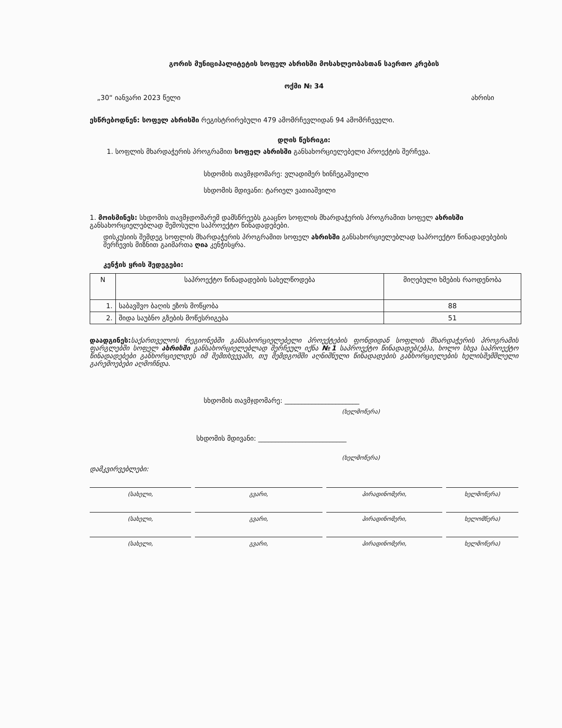გორის მუნიციპალიტეტის სოფელ ახრისში მოსახლეობასთან საერთო კრების
ოქმი № 34
„30“ იანვარი 2023 წელი ახრისი
ესწრებოდნენ: სოფელ ახრისში რეგისტრირებული 479 ამომრჩევლიდან 94 ამომრჩეველი.
დღის წესრიგი:
1. სოფლის მხარდაჭერის პროგრამით სოფელ ახრისში განსახორციელებელი პროექტის შერჩევა.
სხდომის თავმჯდომარე: ვლადიმერ ხინჩეგაშვილი
სხდომის მდივანი: ტარიელ ვათიაშვილი
1. მოისმინეს: სხდომის თავმჯდომარემ დამსწრეებს გააცნო სოფლის მხარდაჭერის პროგრამით სოფელ ახრისში განსახორციელებლად შემოსული საპროექტო წინადადებები.
დისკუსიის შემდეგ სოფლის მხარდაჭერის პროგრამით სოფელ ახრისში განსახორციელებლად საპროექტო წინადადებების შერჩევის მიზნით გაიმართა ღია კენჭისყრა.
კენჭის ყრის შედეგები:
| N | საპროექტო წინადადების სახელწოდება | მიღებული ხმების რაოდენობა |
| --- | --- | --- |
| 1. | საბავშვო ბაღის ეზოს მოწყობა | 88 |
| 2. | შიდა საუბნო გზების მოწესრიგება | 51 |
დაადგინეს: საქართველოს რეგიონებში განსახორციელებელი პროექტების ფონდიდან სოფლის მხარდაჭერის პროგრამის ფარგლებში სოფელ ახრისში განსახორციელებლად შერჩეულ იქნა №1 საპროექტო წინადადებ(ებ)ა, ხოლო სხვა საპროექტო წინადადებები განხორციელდეს იმ შემთხვევაში, თუ შემდგომში აღნიშნული წინადადების განხორციელების ხელისშემშლელი გარემოებები აღმოჩნდა.
სხდომის თავმჯდომარე: ______________________
(ხელმოწერა)
სხდომის მდივანი: __________________________
(ხელმოწერა)
დამკვირვებლები:
(სახელი, გვარი, პირადინომერი, ხელმოწერა)
(სახელი, გვარი, პირადინომერი, ხელომწერა)
(სახელი, გვარი, პირადინომერი, ხელმოწერა)